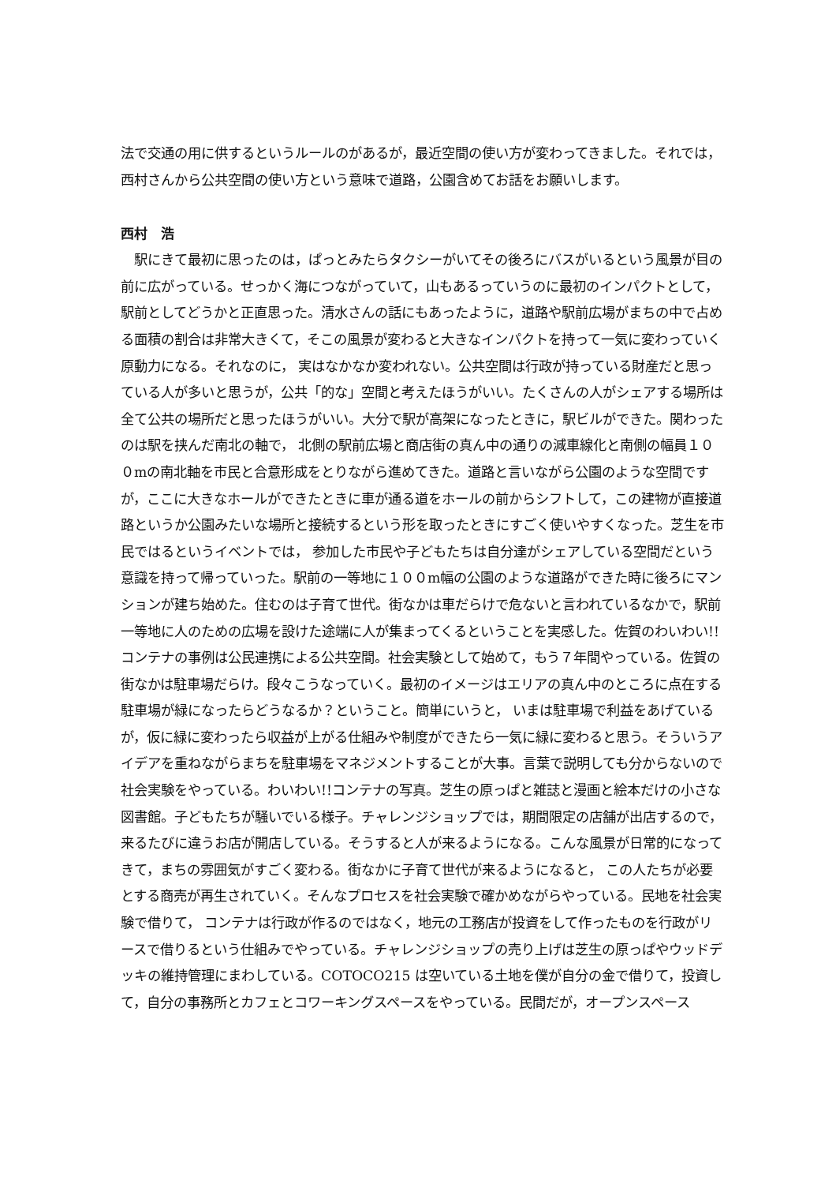法で交通の用に供するというルールのがあるが，最近空間の使い方が変わってきました。それでは，西村さんから公共空間の使い方という意味で道路，公園含めてお話をお願いします。
西村　浩
　駅にきて最初に思ったのは，ぱっとみたらタクシーがいてその後ろにバスがいるという風景が目の前に広がっている。せっかく海につながっていて，山もあるっていうのに最初のインパクトとして，駅前としてどうかと正直思った。清水さんの話にもあったように，道路や駅前広場がまちの中で占める面積の割合は非常大きくて，そこの風景が変わると大きなインパクトを持って一気に変わっていく原動力になる。それなのに， 実はなかなか変われない。公共空間は行政が持っている財産だと思っている人が多いと思うが，公共「的な」空間と考えたほうがいい。たくさんの人がシェアする場所は全て公共の場所だと思ったほうがいい。大分で駅が高架になったときに，駅ビルができた。関わったのは駅を挟んだ南北の軸で， 北側の駅前広場と商店街の真ん中の通りの減車線化と南側の幅員１００mの南北軸を市民と合意形成をとりながら進めてきた。道路と言いながら公園のような空間ですが，ここに大きなホールができたときに車が通る道をホールの前からシフトして，この建物が直接道路というか公園みたいな場所と接続するという形を取ったときにすごく使いやすくなった。芝生を市民ではるというイベントでは， 参加した市民や子どもたちは自分達がシェアしている空間だという意識を持って帰っていった。駅前の一等地に１００m幅の公園のような道路ができた時に後ろにマンションが建ち始めた。住むのは子育て世代。街なかは車だらけで危ないと言われているなかで，駅前一等地に人のための広場を設けた途端に人が集まってくるということを実感した。佐賀のわいわい!!コンテナの事例は公民連携による公共空間。社会実験として始めて，もう７年間やっている。佐賀の街なかは駐車場だらけ。段々こうなっていく。最初のイメージはエリアの真ん中のところに点在する駐車場が緑になったらどうなるか？ということ。簡単にいうと， いまは駐車場で利益をあげているが，仮に緑に変わったら収益が上がる仕組みや制度ができたら一気に緑に変わると思う。そういうアイデアを重ねながらまちを駐車場をマネジメントすることが大事。言葉で説明しても分からないので社会実験をやっている。わいわい!!コンテナの写真。芝生の原っぱと雑誌と漫画と絵本だけの小さな図書館。子どもたちが騒いでいる様子。チャレンジショップでは，期間限定の店舗が出店するので，来るたびに違うお店が開店している。そうすると人が来るようになる。こんな風景が日常的になってきて，まちの雰囲気がすごく変わる。街なかに子育て世代が来るようになると， この人たちが必要とする商売が再生されていく。そんなプロセスを社会実験で確かめながらやっている。民地を社会実験で借りて， コンテナは行政が作るのではなく，地元の工務店が投資をして作ったものを行政がリースで借りるという仕組みでやっている。チャレンジショップの売り上げは芝生の原っぱやウッドデッキの維持管理にまわしている。COTOCO215 は空いている土地を僕が自分の金で借りて，投資して，自分の事務所とカフェとコワーキングスペースをやっている。民間だが，オープンスペース